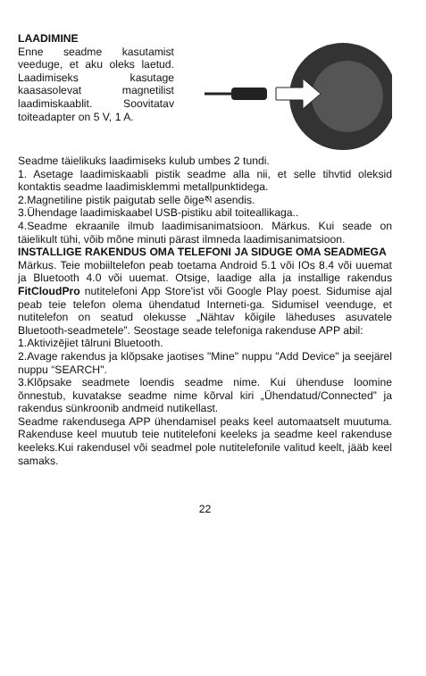LAADIMINE
Enne seadme kasutamist veeduge, et aku oleks laetud. Laadimiseks kasutage kaasasolevat magnetilist laadimiskaablit. Soovitatav toiteadapter on 5 V, 1 A.
Seadme täielikuks laadimiseks kulub umbes 2 tundi.
1. Asetage laadimiskaabli pistik seadme alla nii, et selle tihvtid oleksid kontaktis seadme laadimisklemmi metallpunktidega.
2.Magnetiline pistik paigutab selle õigeས asendis.
3.Ühendage laadimiskaabel USB-pistiku abil toiteallikaga..
4.Seadme ekraanile ilmub laadimisanimatsioon. Märkus. Kui seade on täielikult tühi, võib mõne minuti pärast ilmneda laadimisanimatsioon.
INSTALLIGE RAKENDUS OMA TELEFONI JA SIDUGE OMA SEADMEGA
Märkus. Teie mobiiltelefon peab toetama Android 5.1 või IOs 8.4 või uuemat ja Bluetooth 4.0 või uuemat. Otsige, laadige alla ja installige rakendus FitCloudPro nutitelefoni App Store'ist või Google Play poest. Sidumise ajal peab teie telefon olema ühendatud Interneti-ga. Sidumisel veenduge, et nutitelefon on seatud olekusse „Nähtav kõigile läheduses asuvatele Bluetooth-seadmetele”. Seostage seade telefoniga rakenduse APP abil:
1.Aktivizējiet tālruni Bluetooth.
2.Avage rakendus ja klõpsake jaotises "Mine" nuppu "Add Device" ja seejärel nuppu “SEARCH".
3.Klõpsake seadmete loendis seadme nime. Kui ühenduse loomine õnnestub, kuvatakse seadme nime kõrval kiri „Ühendatud/Connected” ja rakendus sünkroonib andmeid nutikellast.
Seadme rakendusega APP ühendamisel peaks keel automaatselt muutuma. Rakenduse keel muutub teie nutitelefoni keeleks ja seadme keel rakenduse keeleks.Kui rakendusel või seadmel pole nutitelefonile valitud keelt, jääb keel samaks.
22